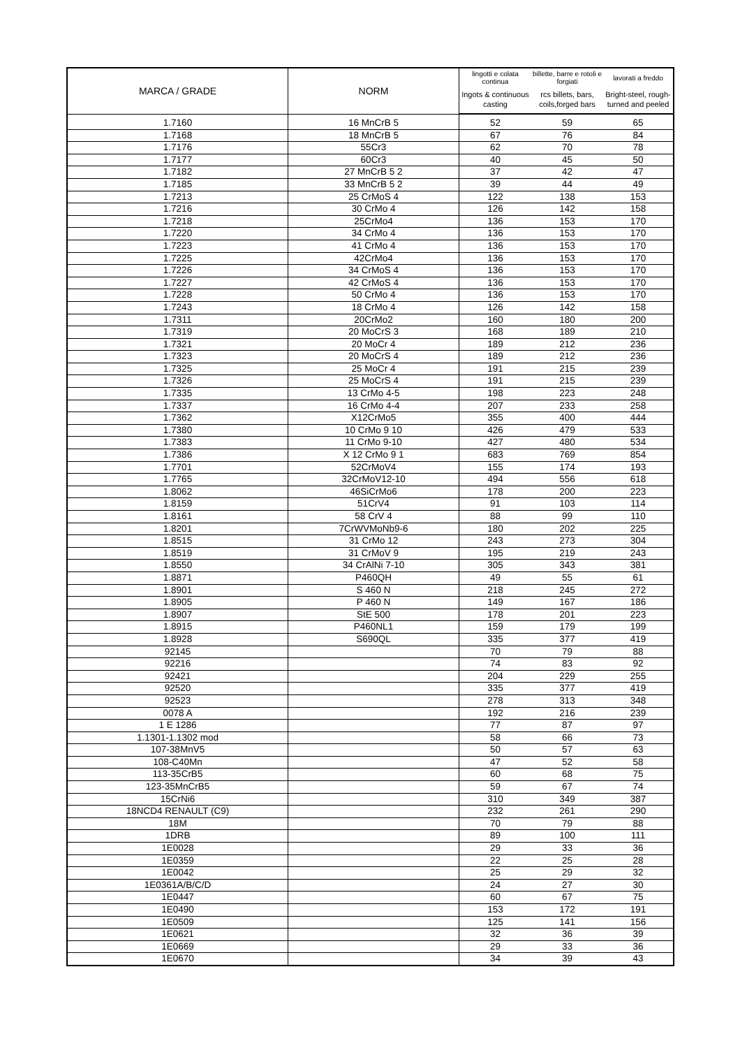| MARCA / GRADE | NORM | lingotti e colata continua | billette, barre e rotoli e forgiati | lavorati a freddo |
| --- | --- | --- | --- | --- |
| | | Ingots & continuous casting | rcs billets, bars, coils,forged bars | Bright-steel, rough-turned and peeled |
| 1.7160 | 16 MnCrB 5 | 52 | 59 | 65 |
| 1.7168 | 18 MnCrB 5 | 67 | 76 | 84 |
| 1.7176 | 55Cr3 | 62 | 70 | 78 |
| 1.7177 | 60Cr3 | 40 | 45 | 50 |
| 1.7182 | 27 MnCrB 5 2 | 37 | 42 | 47 |
| 1.7185 | 33 MnCrB 5 2 | 39 | 44 | 49 |
| 1.7213 | 25 CrMoS 4 | 122 | 138 | 153 |
| 1.7216 | 30 CrMo 4 | 126 | 142 | 158 |
| 1.7218 | 25CrMo4 | 136 | 153 | 170 |
| 1.7220 | 34 CrMo 4 | 136 | 153 | 170 |
| 1.7223 | 41 CrMo 4 | 136 | 153 | 170 |
| 1.7225 | 42CrMo4 | 136 | 153 | 170 |
| 1.7226 | 34 CrMoS 4 | 136 | 153 | 170 |
| 1.7227 | 42 CrMoS 4 | 136 | 153 | 170 |
| 1.7228 | 50 CrMo 4 | 136 | 153 | 170 |
| 1.7243 | 18 CrMo 4 | 126 | 142 | 158 |
| 1.7311 | 20CrMo2 | 160 | 180 | 200 |
| 1.7319 | 20 MoCrS 3 | 168 | 189 | 210 |
| 1.7321 | 20 MoCr 4 | 189 | 212 | 236 |
| 1.7323 | 20 MoCrS 4 | 189 | 212 | 236 |
| 1.7325 | 25 MoCr 4 | 191 | 215 | 239 |
| 1.7326 | 25 MoCrS 4 | 191 | 215 | 239 |
| 1.7335 | 13 CrMo 4-5 | 198 | 223 | 248 |
| 1.7337 | 16 CrMo 4-4 | 207 | 233 | 258 |
| 1.7362 | X12CrMo5 | 355 | 400 | 444 |
| 1.7380 | 10 CrMo 9 10 | 426 | 479 | 533 |
| 1.7383 | 11 CrMo 9-10 | 427 | 480 | 534 |
| 1.7386 | X 12 CrMo 9 1 | 683 | 769 | 854 |
| 1.7701 | 52CrMoV4 | 155 | 174 | 193 |
| 1.7765 | 32CrMoV12-10 | 494 | 556 | 618 |
| 1.8062 | 46SiCrMo6 | 178 | 200 | 223 |
| 1.8159 | 51CrV4 | 91 | 103 | 114 |
| 1.8161 | 58 CrV 4 | 88 | 99 | 110 |
| 1.8201 | 7CrWVMoNb9-6 | 180 | 202 | 225 |
| 1.8515 | 31 CrMo 12 | 243 | 273 | 304 |
| 1.8519 | 31 CrMoV 9 | 195 | 219 | 243 |
| 1.8550 | 34 CrAlNi 7-10 | 305 | 343 | 381 |
| 1.8871 | P460QH | 49 | 55 | 61 |
| 1.8901 | S 460 N | 218 | 245 | 272 |
| 1.8905 | P 460 N | 149 | 167 | 186 |
| 1.8907 | StE 500 | 178 | 201 | 223 |
| 1.8915 | P460NL1 | 159 | 179 | 199 |
| 1.8928 | S690QL | 335 | 377 | 419 |
| 92145 | | 70 | 79 | 88 |
| 92216 | | 74 | 83 | 92 |
| 92421 | | 204 | 229 | 255 |
| 92520 | | 335 | 377 | 419 |
| 92523 | | 278 | 313 | 348 |
| 0078 A | | 192 | 216 | 239 |
| 1 E 1286 | | 77 | 87 | 97 |
| 1.1301-1.1302 mod | | 58 | 66 | 73 |
| 107-38MnV5 | | 50 | 57 | 63 |
| 108-C40Mn | | 47 | 52 | 58 |
| 113-35CrB5 | | 60 | 68 | 75 |
| 123-35MnCrB5 | | 59 | 67 | 74 |
| 15CrNi6 | | 310 | 349 | 387 |
| 18NCD4 RENAULT (C9) | | 232 | 261 | 290 |
| 18M | | 70 | 79 | 88 |
| 1DRB | | 89 | 100 | 111 |
| 1E0028 | | 29 | 33 | 36 |
| 1E0359 | | 22 | 25 | 28 |
| 1E0042 | | 25 | 29 | 32 |
| 1E0361A/B/C/D | | 24 | 27 | 30 |
| 1E0447 | | 60 | 67 | 75 |
| 1E0490 | | 153 | 172 | 191 |
| 1E0509 | | 125 | 141 | 156 |
| 1E0621 | | 32 | 36 | 39 |
| 1E0669 | | 29 | 33 | 36 |
| 1E0670 | | 34 | 39 | 43 |